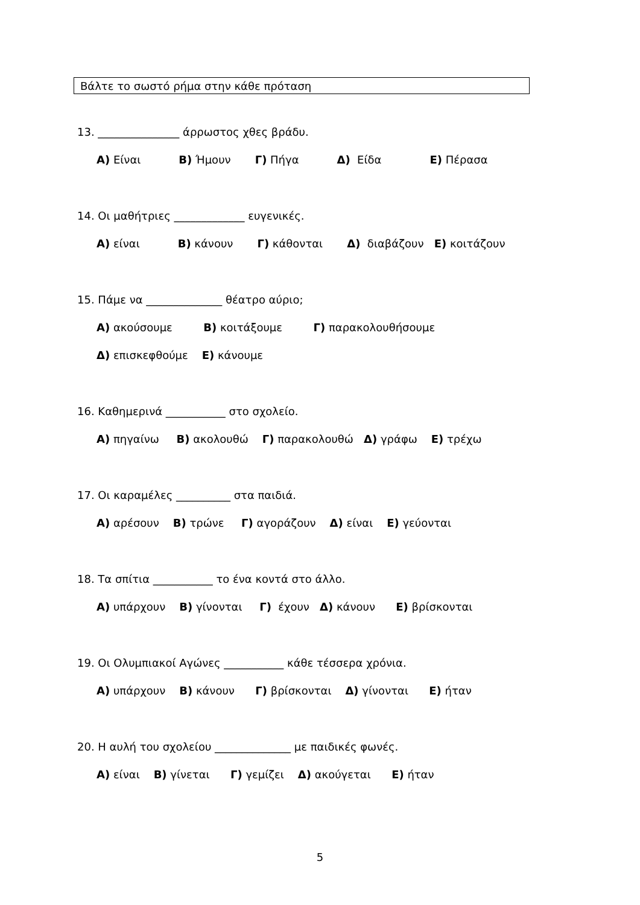Βάλτε το σωστό ρήμα στην κάθε πρόταση
13. _______________ άρρωστος χθες βράδυ.
Α) Είναι Β) Ήμουν Γ) Πήγα Δ) Είδα Ε) Πέρασα
14. Οι μαθήτριες _____________ ευγενικές.
Α) είναι Β) κάνουν Γ) κάθονται Δ) διαβάζουν Ε) κοιτάζουν
15. Πάμε να ______________ θέατρο αύριο;
Α) ακούσουμε Β) κοιτάξουμε Γ) παρακολουθήσουμε
Δ) επισκεφθούμε Ε) κάνουμε
16. Καθημερινά ___________ στο σχολείο.
Α) πηγαίνω Β) ακολουθώ Γ) παρακολουθώ Δ) γράφω Ε) τρέχω
17. Οι καραμέλες __________ στα παιδιά.
Α) αρέσουν Β) τρώνε Γ) αγοράζουν Δ) είναι Ε) γεύονται
18. Τα σπίτια ___________ το ένα κοντά στο άλλο.
Α) υπάρχουν Β) γίνονται Γ) έχουν Δ) κάνουν Ε) βρίσκονται
19. Οι Ολυμπιακοί Αγώνες ___________ κάθε τέσσερα χρόνια.
Α) υπάρχουν Β) κάνουν Γ) βρίσκονται Δ) γίνονται Ε) ήταν
20. Η αυλή του σχολείου ______________ με παιδικές φωνές.
Α) είναι Β) γίνεται Γ) γεμίζει Δ) ακούγεται Ε) ήταν
5